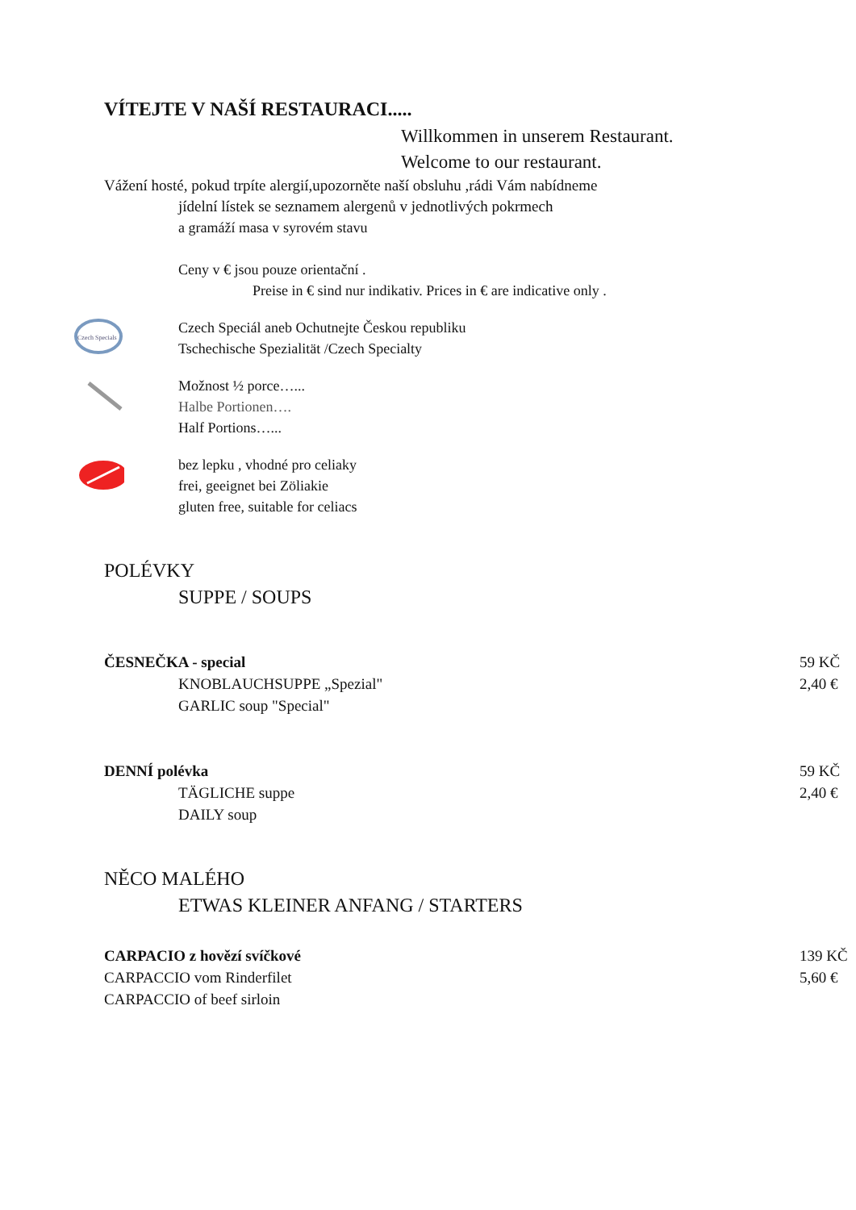VÍTEJTE V NAŠÍ RESTAURACI.....
Willkommen in unserem Restaurant.
Welcome to our restaurant.
Vážení hosté, pokud trpíte alergií,upozorněte naší obsluhu ,rádi Vám nabídneme
jídelní lístek se seznamem alergenů v jednotlivých pokrmech
a gramáží masa v syrovém stavu
Ceny v € jsou pouze orientační .
Preise in € sind nur indikativ. Prices in € are indicative only .
Czech Specials
Czech Speciál aneb Ochutnejte Českou republiku
Tschechische Spezialität /Czech Specialty
Možnost ½ porce…...
Halbe Portionen….
Half Portions…...
bez lepku , vhodné pro celiaky
frei, geeignet bei Zöliakie
gluten free, suitable for celiacs
POLÉVKY
SUPPE / SOUPS
ČESNEČKA - special
KNOBLAUCHSUPPE „Spezial"
GARLIC soup "Special"
59 KČ
2,40 €
DENNÍ polévka
TÄGLICHE suppe
DAILY soup
59 KČ
2,40 €
NĚCO MALÉHO
ETWAS KLEINER ANFANG / STARTERS
CARPACIO z hovězí svíčkové
CARPACCIO vom Rinderfilet
CARPACCIO of beef sirloin
139 KČ
5,60 €